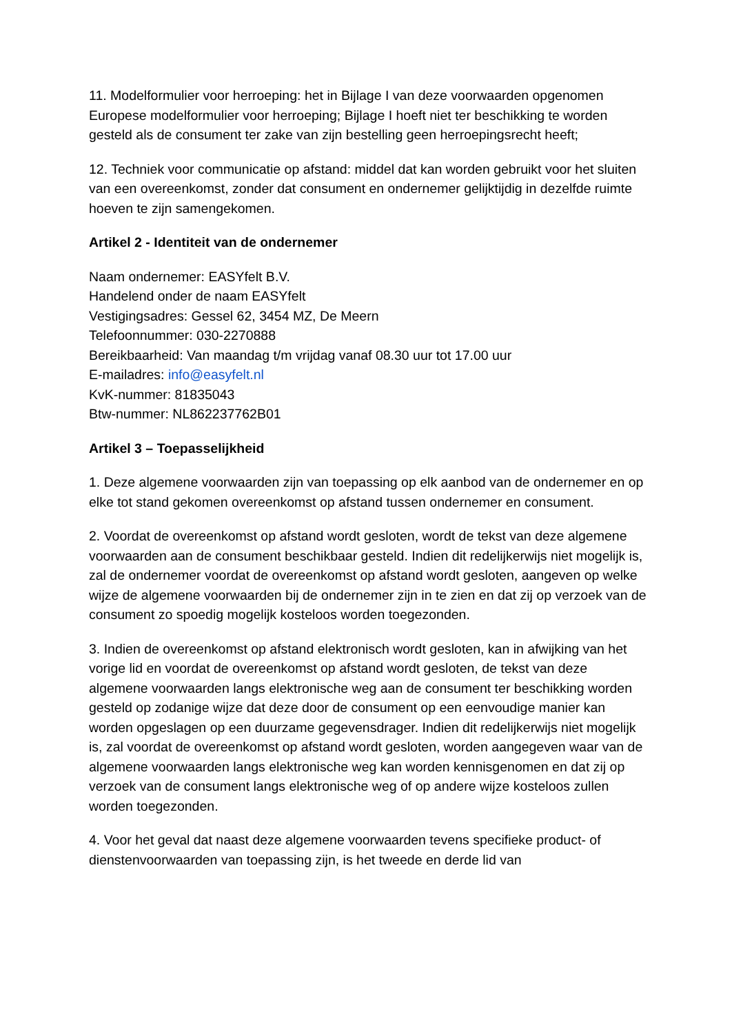11. Modelformulier voor herroeping: het in Bijlage I van deze voorwaarden opgenomen Europese modelformulier voor herroeping; Bijlage I hoeft niet ter beschikking te worden gesteld als de consument ter zake van zijn bestelling geen herroepingsrecht heeft;
12. Techniek voor communicatie op afstand: middel dat kan worden gebruikt voor het sluiten van een overeenkomst, zonder dat consument en ondernemer gelijktijdig in dezelfde ruimte hoeven te zijn samengekomen.
Artikel 2 - Identiteit van de ondernemer
Naam ondernemer: EASYfelt B.V.
Handelend onder de naam EASYfelt
Vestigingsadres: Gessel 62, 3454 MZ, De Meern
Telefoonnummer: 030-2270888
Bereikbaarheid: Van maandag t/m vrijdag vanaf 08.30 uur tot 17.00 uur
E-mailadres: info@easyfelt.nl
KvK-nummer: 81835043
Btw-nummer: NL862237762B01
Artikel 3 – Toepasselijkheid
1. Deze algemene voorwaarden zijn van toepassing op elk aanbod van de ondernemer en op elke tot stand gekomen overeenkomst op afstand tussen ondernemer en consument.
2. Voordat de overeenkomst op afstand wordt gesloten, wordt de tekst van deze algemene voorwaarden aan de consument beschikbaar gesteld. Indien dit redelijkerwijs niet mogelijk is, zal de ondernemer voordat de overeenkomst op afstand wordt gesloten, aangeven op welke wijze de algemene voorwaarden bij de ondernemer zijn in te zien en dat zij op verzoek van de consument zo spoedig mogelijk kosteloos worden toegezonden.
3. Indien de overeenkomst op afstand elektronisch wordt gesloten, kan in afwijking van het vorige lid en voordat de overeenkomst op afstand wordt gesloten, de tekst van deze algemene voorwaarden langs elektronische weg aan de consument ter beschikking worden gesteld op zodanige wijze dat deze door de consument op een eenvoudige manier kan worden opgeslagen op een duurzame gegevensdrager. Indien dit redelijkerwijs niet mogelijk is, zal voordat de overeenkomst op afstand wordt gesloten, worden aangegeven waar van de algemene voorwaarden langs elektronische weg kan worden kennisgenomen en dat zij op verzoek van de consument langs elektronische weg of op andere wijze kosteloos zullen worden toegezonden.
4. Voor het geval dat naast deze algemene voorwaarden tevens specifieke product- of dienstenvoorwaarden van toepassing zijn, is het tweede en derde lid van